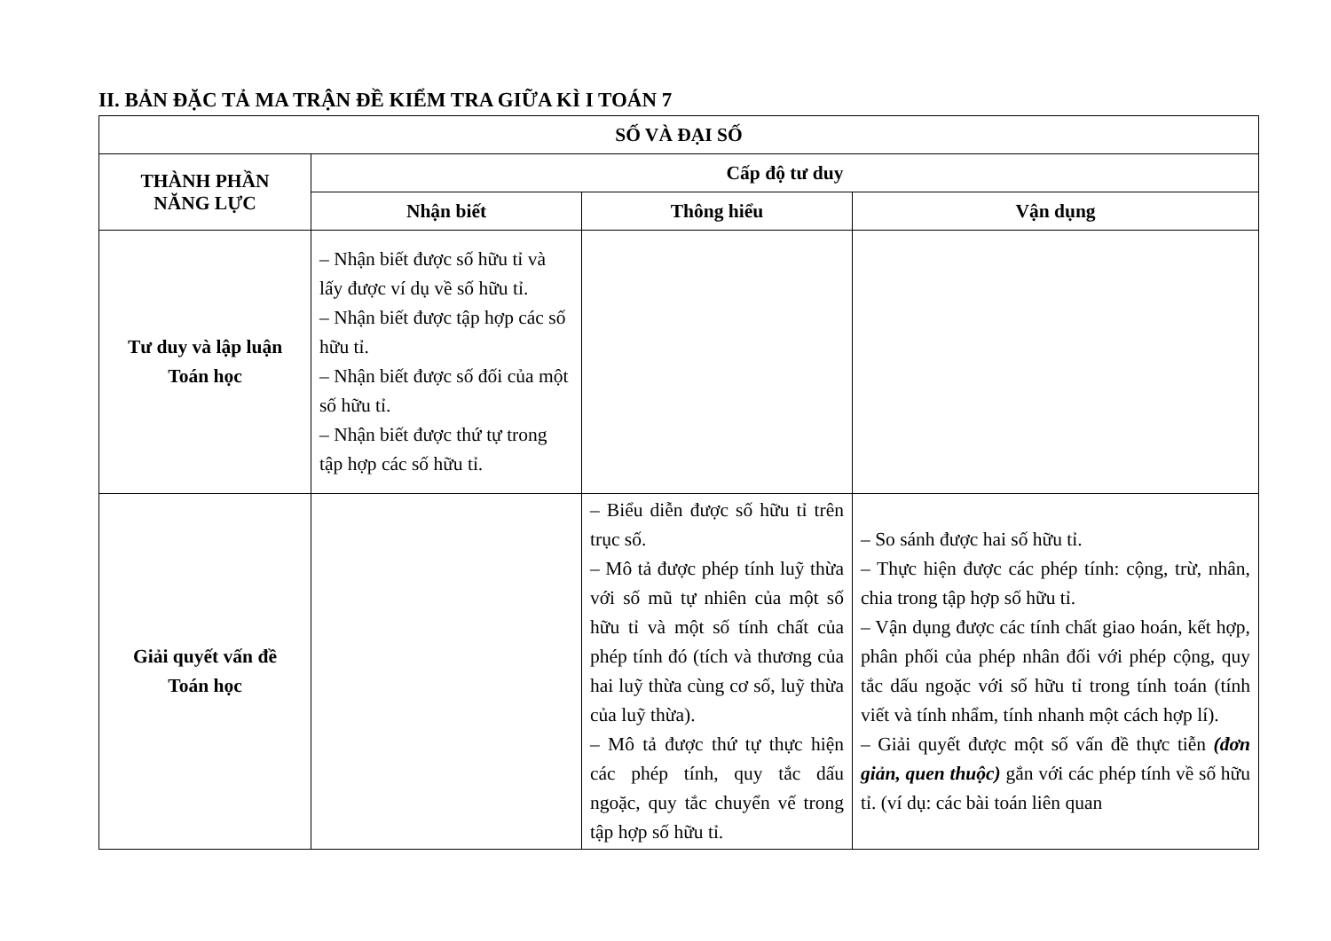II. BẢN ĐẶC TẢ MA TRẬN ĐỀ KIỂM TRA GIỮA KÌ I TOÁN 7
| SỐ VÀ ĐẠI SỐ | | | |
| --- | --- | --- | --- |
| THÀNH PHẦN NĂNG LỰC | Cấp độ tư duy | | |
| | Nhận biết | Thông hiểu | Vận dụng |
| Tư duy và lập luận Toán học | – Nhận biết được số hữu tỉ và lấy được ví dụ về số hữu tỉ. – Nhận biết được tập hợp các số hữu tỉ. – Nhận biết được số đối của một số hữu tỉ. – Nhận biết được thứ tự trong tập hợp các số hữu tỉ. | | |
| Giải quyết vấn đề Toán học | | – Biểu diễn được số hữu tỉ trên trục số. – Mô tả được phép tính luỹ thừa với số mũ tự nhiên của một số hữu tỉ và một số tính chất của phép tính đó (tích và thương của hai luỹ thừa cùng cơ số, luỹ thừa của luỹ thừa). – Mô tả được thứ tự thực hiện các phép tính, quy tắc dấu ngoặc, quy tắc chuyển vế trong tập hợp số hữu tỉ. | – So sánh được hai số hữu tỉ. – Thực hiện được các phép tính: cộng, trừ, nhân, chia trong tập hợp số hữu tỉ. – Vận dụng được các tính chất giao hoán, kết hợp, phân phối của phép nhân đối với phép cộng, quy tắc dấu ngoặc với số hữu tỉ trong tính toán (tính viết và tính nhẩm, tính nhanh một cách hợp lí). – Giải quyết được một số vấn đề thực tiễn (đơn giản, quen thuộc) gắn với các phép tính về số hữu tỉ. (ví dụ: các bài toán liên quan |